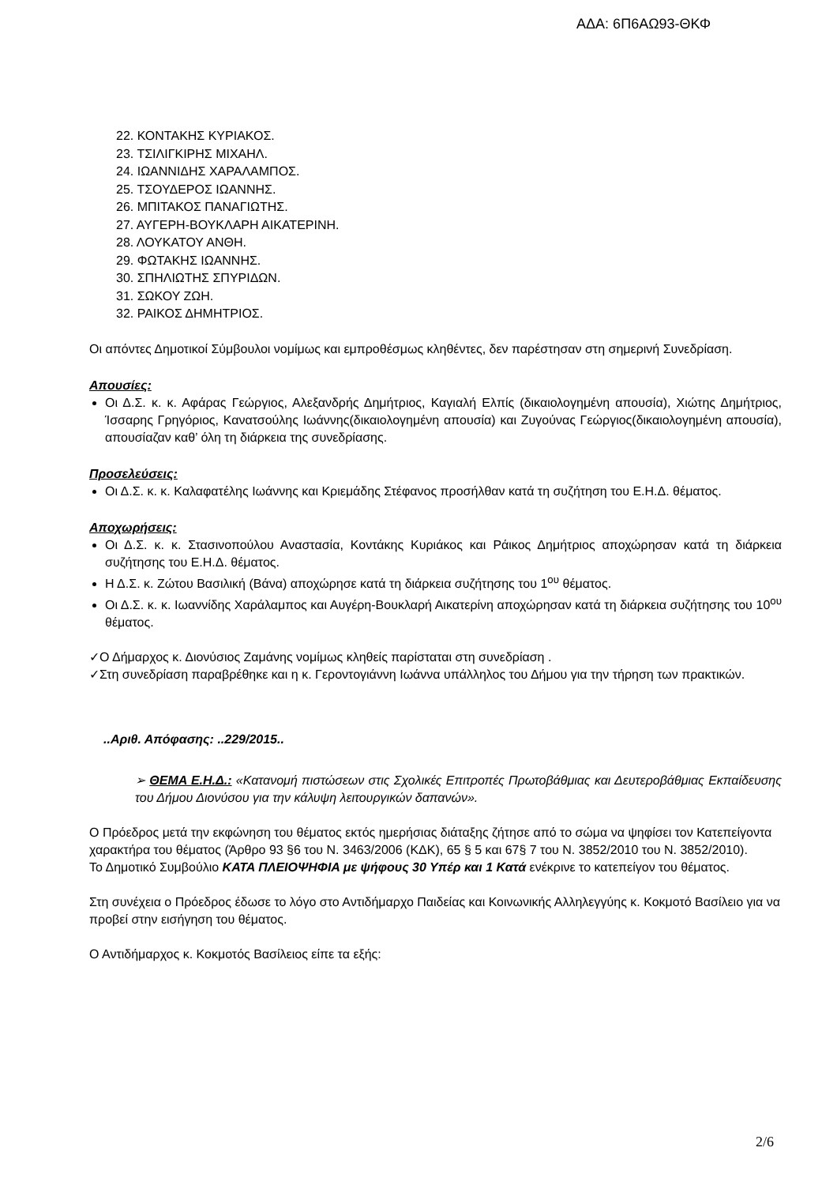ΑΔΑ: 6Π6ΑΩ93-ΘΚΦ
22. ΚΟΝΤΑΚΗΣ ΚΥΡΙΑΚΟΣ.
23. ΤΣΙΛΙΓΚΙΡΗΣ ΜΙΧΑΗΛ.
24. ΙΩΑΝΝΙΔΗΣ ΧΑΡΑΛΑΜΠΟΣ.
25. ΤΣΟΥΔΕΡΟΣ ΙΩΑΝΝΗΣ.
26. ΜΠΙΤΑΚΟΣ ΠΑΝΑΓΙΩΤΗΣ.
27. ΑΥΓΕΡΗ-ΒΟΥΚΛΑΡΗ ΑΙΚΑΤΕΡΙΝΗ.
28. ΛΟΥΚΑΤΟΥ ΑΝΘΗ.
29. ΦΩΤΑΚΗΣ ΙΩΑΝΝΗΣ.
30. ΣΠΗΛΙΩΤΗΣ ΣΠΥΡΙΔΩΝ.
31. ΣΩΚΟΥ ΖΩΗ.
32. ΡΑΙΚΟΣ ΔΗΜΗΤΡΙΟΣ.
Οι απόντες Δημοτικοί Σύμβουλοι νομίμως και εμπροθέσμως κληθέντες, δεν παρέστησαν στη σημερινή Συνεδρίαση.
Απουσίες:
Οι Δ.Σ. κ. κ. Αφάρας Γεώργιος, Αλεξανδρής Δημήτριος, Καγιαλή Ελπίς (δικαιολογημένη απουσία), Χιώτης Δημήτριος, Ίσσαρης Γρηγόριος, Κανατσούλης Ιωάννης(δικαιολογημένη απουσία) και Ζυγούνας Γεώργιος(δικαιολογημένη απουσία), απουσίαζαν καθ’ όλη τη διάρκεια της συνεδρίασης.
Προσελεύσεις:
Οι Δ.Σ. κ. κ. Καλαφατέλης Ιωάννης και Κριεμάδης Στέφανος προσήλθαν κατά τη συζήτηση του Ε.Η.Δ. θέματος.
Αποχωρήσεις:
Οι Δ.Σ. κ. κ. Στασινοπούλου Αναστασία, Κοντάκης Κυριάκος και Ράικος Δημήτριος αποχώρησαν κατά τη διάρκεια συζήτησης του Ε.Η.Δ. θέματος.
Η Δ.Σ. κ. Ζώτου Βασιλική (Βάνα) αποχώρησε κατά τη διάρκεια συζήτησης του 1<sup>ου</sup> θέματος.
Οι Δ.Σ. κ. κ. Ιωαννίδης Χαράλαμπος και Αυγέρη-Βουκλαρή Αικατερίνη αποχώρησαν κατά τη διάρκεια συζήτησης του 10<sup>ου</sup> θέματος.
✓Ο Δήμαρχος κ. Διονύσιος Ζαμάνης νομίμως κληθείς παρίσταται στη συνεδρίαση .
✓Στη συνεδρίαση παραβρέθηκε και η κ. Γεροντογιάννη Ιωάννα υπάλληλος του Δήμου για την τήρηση των πρακτικών.
..Αριθ. Απόφασης: ..229/2015..
➢ ΘΕΜΑ Ε.Η.Δ.: «Κατανομή πιστώσεων στις Σχολικές Επιτροπές Πρωτοβάθμιας και Δευτεροβάθμιας Εκπαίδευσης του Δήμου Διονύσου για την κάλυψη λειτουργικών δαπανών».
Ο Πρόεδρος μετά την εκφώνηση του θέματος εκτός ημερήσιας διάταξης ζήτησε από το σώμα να ψηφίσει τον Κατεπείγοντα χαρακτήρα του θέματος (Άρθρο 93 §6 του Ν. 3463/2006 (ΚΔΚ), 65 § 5 και 67§ 7 του Ν. 3852/2010 του Ν. 3852/2010).
Το Δημοτικό Συμβούλιο ΚΑΤΑ ΠΛΕΙΟΨΗΦΙΑ με ψήφους 30 Υπέρ και 1 Κατά ενέκρινε το κατεπείγον του θέματος.
Στη συνέχεια ο Πρόεδρος έδωσε το λόγο στο Αντιδήμαρχο Παιδείας και Κοινωνικής Αλληλεγγύης κ. Κοκμοτό Βασίλειο για να προβεί στην εισήγηση του θέματος.
Ο Αντιδήμαρχος κ. Κοκμοτός Βασίλειος είπε τα εξής:
2/6